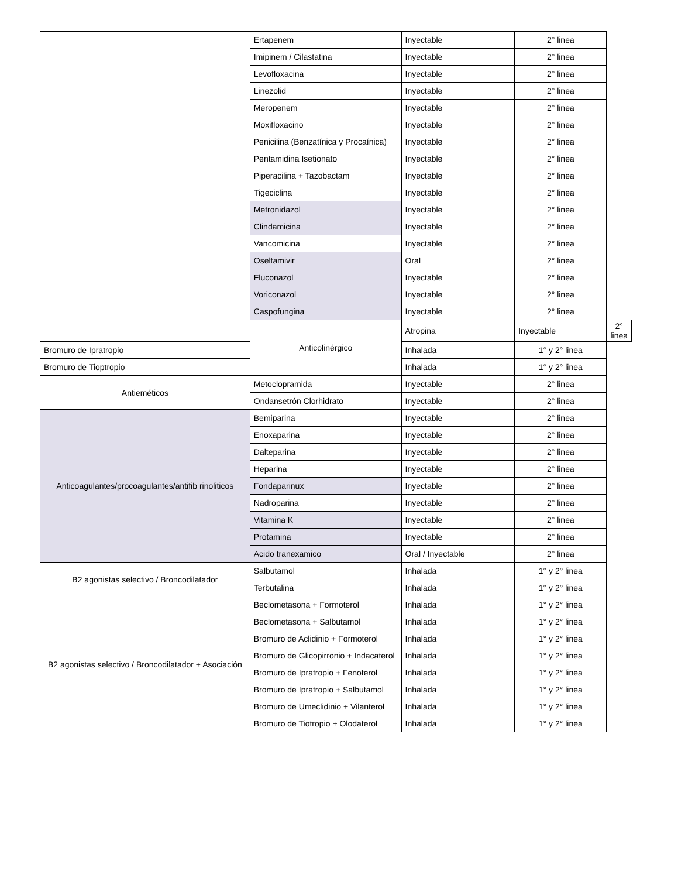| | Ertapenem | Inyectable | 2° linea | |
| | Imipinem / Cilastatina | Inyectable | 2° linea | |
| | Levofloxacina | Inyectable | 2° linea | |
| | Linezolid | Inyectable | 2° linea | |
| | Meropenem | Inyectable | 2° linea | |
| | Moxifloxacino | Inyectable | 2° linea | |
| | Penicilina (Benzatínica y Procaínica) | Inyectable | 2° linea | |
| | Pentamidina Isetionato | Inyectable | 2° linea | |
| | Piperacilina + Tazobactam | Inyectable | 2° linea | |
| | Tigeciclina | Inyectable | 2° linea | |
| | Metronidazol | Inyectable | 2° linea | |
| | Clindamicina | Inyectable | 2° linea | |
| | Vancomicina | Inyectable | 2° linea | |
| | Oseltamivir | Oral | 2° linea | |
| | Fluconazol | Inyectable | 2° linea | |
| | Voriconazol | Inyectable | 2° linea | |
| | Caspofungina | Inyectable | 2° linea | |
| | Anticolinérgico | Atropina | Inyectable | 2° linea |
| Bromuro de Ipratropio | | Inhalada | 1° y 2° linea | |
| Bromuro de Tioptropio | | Inhalada | 1° y 2° linea | |
| Antieméticos | Metoclopramida | Inyectable | 2° linea | |
| | Ondansetrón Clorhidrato | Inyectable | 2° linea | |
| Anticoagulantes/procoagulantes/antifib rinoliticos | Bemiparina | Inyectable | 2° linea | |
| | Enoxaparina | Inyectable | 2° linea | |
| | Dalteparina | Inyectable | 2° linea | |
| | Heparina | Inyectable | 2° linea | |
| | Fondaparinux | Inyectable | 2° linea | |
| | Nadroparina | Inyectable | 2° linea | |
| | Vitamina K | Inyectable | 2° linea | |
| | Protamina | Inyectable | 2° linea | |
| | Acido tranexamico | Oral / Inyectable | 2° linea | |
| B2 agonistas selectivo / Broncodilatador | Salbutamol | Inhalada | 1° y 2° linea | |
| | Terbutalina | Inhalada | 1° y 2° linea | |
| B2 agonistas selectivo / Broncodilatador + Asociación | Beclometasona + Formoterol | Inhalada | 1° y 2° linea | |
| | Beclometasona + Salbutamol | Inhalada | 1° y 2° linea | |
| | Bromuro de Aclidinio + Formoterol | Inhalada | 1° y 2° linea | |
| | Bromuro de Glicopirronio + Indacaterol | Inhalada | 1° y 2° linea | |
| | Bromuro de Ipratropio + Fenoterol | Inhalada | 1° y 2° linea | |
| | Bromuro de Ipratropio + Salbutamol | Inhalada | 1° y 2° linea | |
| | Bromuro de Umeclidinio + Vilanterol | Inhalada | 1° y 2° linea | |
| | Bromuro de Tiotropio + Olodaterol | Inhalada | 1° y 2° linea | |